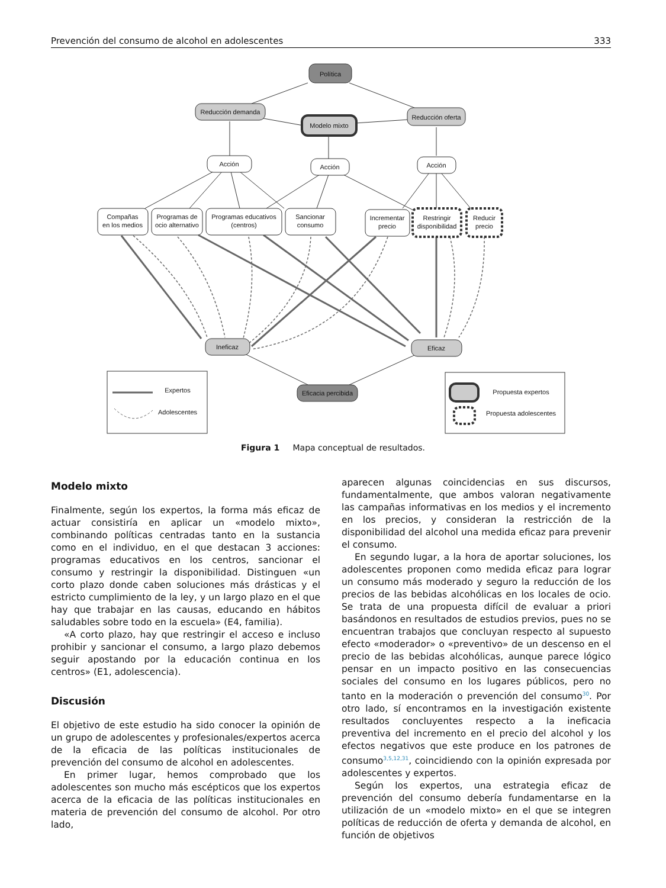Prevención del consumo de alcohol en adolescentes 333
Política
Reducción demanda
Modelo mixto
Reducción oferta
Acción
Acción
Acción
Compañas
en los medios
Programas de
ocio alternativo
Programas educativos
(centros)
Sancionar
consumo
Incrementar
precio
Restringir
disponibilidad
Reducir
precio
Ineficaz
Eficaz
Eficacia percibida
Expertos
Adolescentes
Propuesta expertos
Propuesta adolescentes
Figura 1 Mapa conceptual de resultados.
Modelo mixto
Finalmente, según los expertos, la forma más eficaz de actuar consistiría en aplicar un «modelo mixto», combinando políticas centradas tanto en la sustancia como en el individuo, en el que destacan 3 acciones: programas educativos en los centros, sancionar el consumo y restringir la disponibilidad. Distinguen «un corto plazo donde caben soluciones más drásticas y el estricto cumplimiento de la ley, y un largo plazo en el que hay que trabajar en las causas, educando en hábitos saludables sobre todo en la escuela» (E4, familia).
«A corto plazo, hay que restringir el acceso e incluso prohibir y sancionar el consumo, a largo plazo debemos seguir apostando por la educación continua en los centros» (E1, adolescencia).
Discusión
El objetivo de este estudio ha sido conocer la opinión de un grupo de adolescentes y profesionales/expertos acerca de la eficacia de las políticas institucionales de prevención del consumo de alcohol en adolescentes.
En primer lugar, hemos comprobado que los adolescentes son mucho más escépticos que los expertos acerca de la eficacia de las políticas institucionales en materia de prevención del consumo de alcohol. Por otro lado,
aparecen algunas coincidencias en sus discursos, fundamentalmente, que ambos valoran negativamente las campañas informativas en los medios y el incremento en los precios, y consideran la restricción de la disponibilidad del alcohol una medida eficaz para prevenir el consumo.
En segundo lugar, a la hora de aportar soluciones, los adolescentes proponen como medida eficaz para lograr un consumo más moderado y seguro la reducción de los precios de las bebidas alcohólicas en los locales de ocio. Se trata de una propuesta difícil de evaluar a priori basándonos en resultados de estudios previos, pues no se encuentran trabajos que concluyan respecto al supuesto efecto «moderador» o «preventivo» de un descenso en el precio de las bebidas alcohólicas, aunque parece lógico pensar en un impacto positivo en las consecuencias sociales del consumo en los lugares públicos, pero no tanto en la moderación o prevención del consumo<sup>30</sup>. Por otro lado, sí encontramos en la investigación existente resultados concluyentes respecto a la ineficacia preventiva del incremento en el precio del alcohol y los efectos negativos que este produce en los patrones de consumo<sup>3,5,12,31</sup>, coincidiendo con la opinión expresada por adolescentes y expertos.
Según los expertos, una estrategia eficaz de prevención del consumo debería fundamentarse en la utilización de un «modelo mixto» en el que se integren políticas de reducción de oferta y demanda de alcohol, en función de objetivos